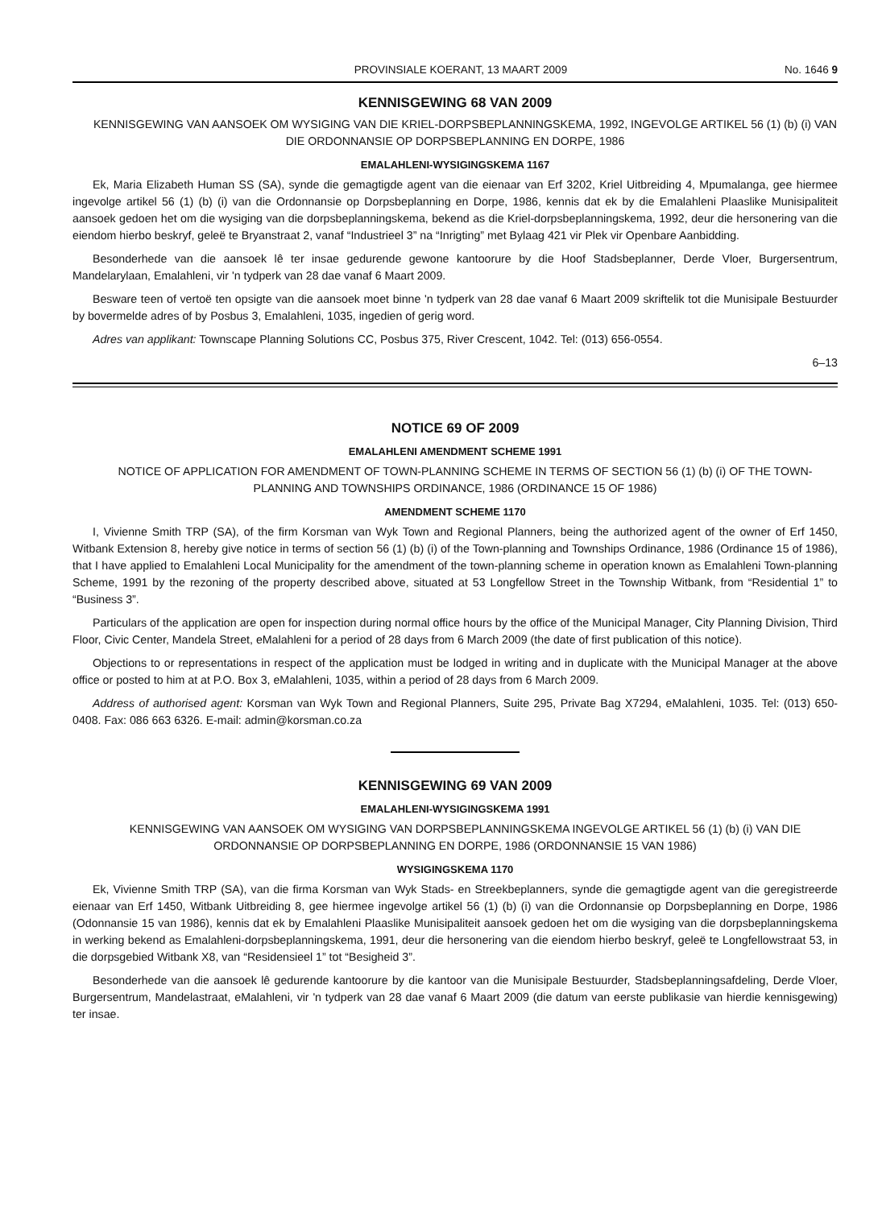PROVINSIALE KOERANT, 13 MAART 2009 No. 1646 9
KENNISGEWING 68 VAN 2009
KENNISGEWING VAN AANSOEK OM WYSIGING VAN DIE KRIEL-DORPSBEPLANNINGSKEMA, 1992, INGEVOLGE ARTIKEL 56 (1) (b) (i) VAN DIE ORDONNANSIE OP DORPSBEPLANNING EN DORPE, 1986
EMALAHLENI-WYSIGINGSKEMA 1167
Ek, Maria Elizabeth Human SS (SA), synde die gemagtigde agent van die eienaar van Erf 3202, Kriel Uitbreiding 4, Mpumalanga, gee hiermee ingevolge artikel 56 (1) (b) (i) van die Ordonnansie op Dorpsbeplanning en Dorpe, 1986, kennis dat ek by die Emalahleni Plaaslike Munisipaliteit aansoek gedoen het om die wysiging van die dorpsbeplanningskema, bekend as die Kriel-dorpsbeplanningskema, 1992, deur die hersonering van die eiendom hierbo beskryf, geleë te Bryanstraat 2, vanaf “Industrieel 3” na “Inrigting” met Bylaag 421 vir Plek vir Openbare Aanbidding.
Besonderhede van die aansoek lê ter insae gedurende gewone kantoorure by die Hoof Stadsbeplanner, Derde Vloer, Burgersentrum, Mandelarylaan, Emalahleni, vir 'n tydperk van 28 dae vanaf 6 Maart 2009.
Besware teen of vertoë ten opsigte van die aansoek moet binne 'n tydperk van 28 dae vanaf 6 Maart 2009 skriftelik tot die Munisipale Bestuurder by bovermelde adres of by Posbus 3, Emalahleni, 1035, ingedien of gerig word.
Adres van applikant: Townscape Planning Solutions CC, Posbus 375, River Crescent, 1042. Tel: (013) 656-0554.
6–13
NOTICE 69 OF 2009
EMALAHLENI AMENDMENT SCHEME 1991
NOTICE OF APPLICATION FOR AMENDMENT OF TOWN-PLANNING SCHEME IN TERMS OF SECTION 56 (1) (b) (i) OF THE TOWN-PLANNING AND TOWNSHIPS ORDINANCE, 1986 (ORDINANCE 15 OF 1986)
AMENDMENT SCHEME 1170
I, Vivienne Smith TRP (SA), of the firm Korsman van Wyk Town and Regional Planners, being the authorized agent of the owner of Erf 1450, Witbank Extension 8, hereby give notice in terms of section 56 (1) (b) (i) of the Town-planning and Townships Ordinance, 1986 (Ordinance 15 of 1986), that I have applied to Emalahleni Local Municipality for the amendment of the town-planning scheme in operation known as Emalahleni Town-planning Scheme, 1991 by the rezoning of the property described above, situated at 53 Longfellow Street in the Township Witbank, from “Residential 1” to “Business 3”.
Particulars of the application are open for inspection during normal office hours by the office of the Municipal Manager, City Planning Division, Third Floor, Civic Center, Mandela Street, eMalahleni for a period of 28 days from 6 March 2009 (the date of first publication of this notice).
Objections to or representations in respect of the application must be lodged in writing and in duplicate with the Municipal Manager at the above office or posted to him at at P.O. Box 3, eMalahleni, 1035, within a period of 28 days from 6 March 2009.
Address of authorised agent: Korsman van Wyk Town and Regional Planners, Suite 295, Private Bag X7294, eMalahleni, 1035. Tel: (013) 650-0408. Fax: 086 663 6326. E-mail: admin@korsman.co.za
KENNISGEWING 69 VAN 2009
EMALAHLENI-WYSIGINGSKEMA 1991
KENNISGEWING VAN AANSOEK OM WYSIGING VAN DORPSBEPLANNINGSKEMA INGEVOLGE ARTIKEL 56 (1) (b) (i) VAN DIE ORDONNANSIE OP DORPSBEPLANNING EN DORPE, 1986 (ORDONNANSIE 15 VAN 1986)
WYSIGINGSKEMA 1170
Ek, Vivienne Smith TRP (SA), van die firma Korsman van Wyk Stads- en Streekbeplanners, synde die gemagtigde agent van die geregistreerde eienaar van Erf 1450, Witbank Uitbreiding 8, gee hiermee ingevolge artikel 56 (1) (b) (i) van die Ordonnansie op Dorpsbeplanning en Dorpe, 1986 (Odonnansie 15 van 1986), kennis dat ek by Emalahleni Plaaslike Munisipaliteit aansoek gedoen het om die wysiging van die dorpsbeplanningskema in werking bekend as Emalahleni-dorpsbeplanningskema, 1991, deur die hersonering van die eiendom hierbo beskryf, geleë te Longfellowstraat 53, in die dorpsgebied Witbank X8, van “Residensieel 1” tot “Besigheid 3”.
Besonderhede van die aansoek lê gedurende kantoorure by die kantoor van die Munisipale Bestuurder, Stadsbeplanningsafdeling, Derde Vloer, Burgersentrum, Mandelastraat, eMalahleni, vir 'n tydperk van 28 dae vanaf 6 Maart 2009 (die datum van eerste publikasie van hierdie kennisgewing) ter insae.